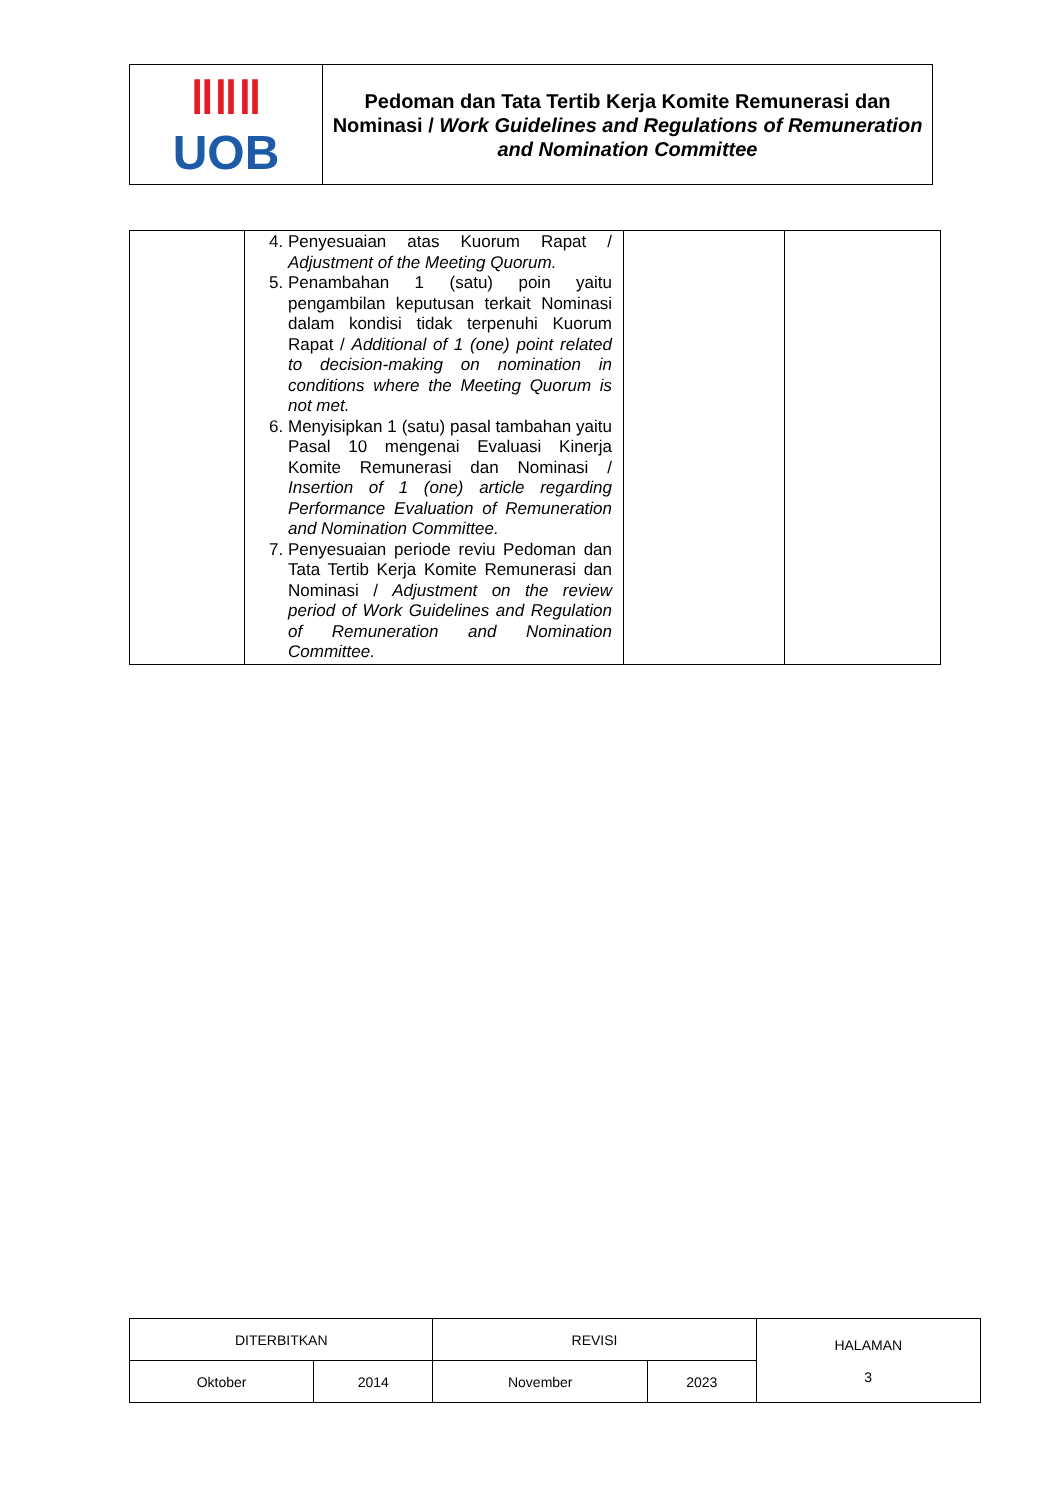| ǁǁǁ UOB | Pedoman dan Tata Tertib Kerja Komite Remunerasi dan Nominasi / Work Guidelines and Regulations of Remuneration and Nomination Committee |
| | 4. Penyesuaian atas Kuorum Rapat / Adjustment of the Meeting Quorum. 5. Penambahan 1 (satu) poin yaitu pengambilan keputusan terkait Nominasi dalam kondisi tidak terpenuhi Kuorum Rapat / Additional of 1 (one) point related to decision-making on nomination in conditions where the Meeting Quorum is not met. 6. Menyisipkan 1 (satu) pasal tambahan yaitu Pasal 10 mengenai Evaluasi Kinerja Komite Remunerasi dan Nominasi / Insertion of 1 (one) article regarding Performance Evaluation of Remuneration and Nomination Committee. 7. Penyesuaian periode reviu Pedoman dan Tata Tertib Kerja Komite Remunerasi dan Nominasi / Adjustment on the review period of Work Guidelines and Regulation of Remuneration and Nomination Committee. | | |
| DITERBITKAN | | REVISI | | HALAMAN 3 |
| Oktober | 2014 | November | 2023 | |